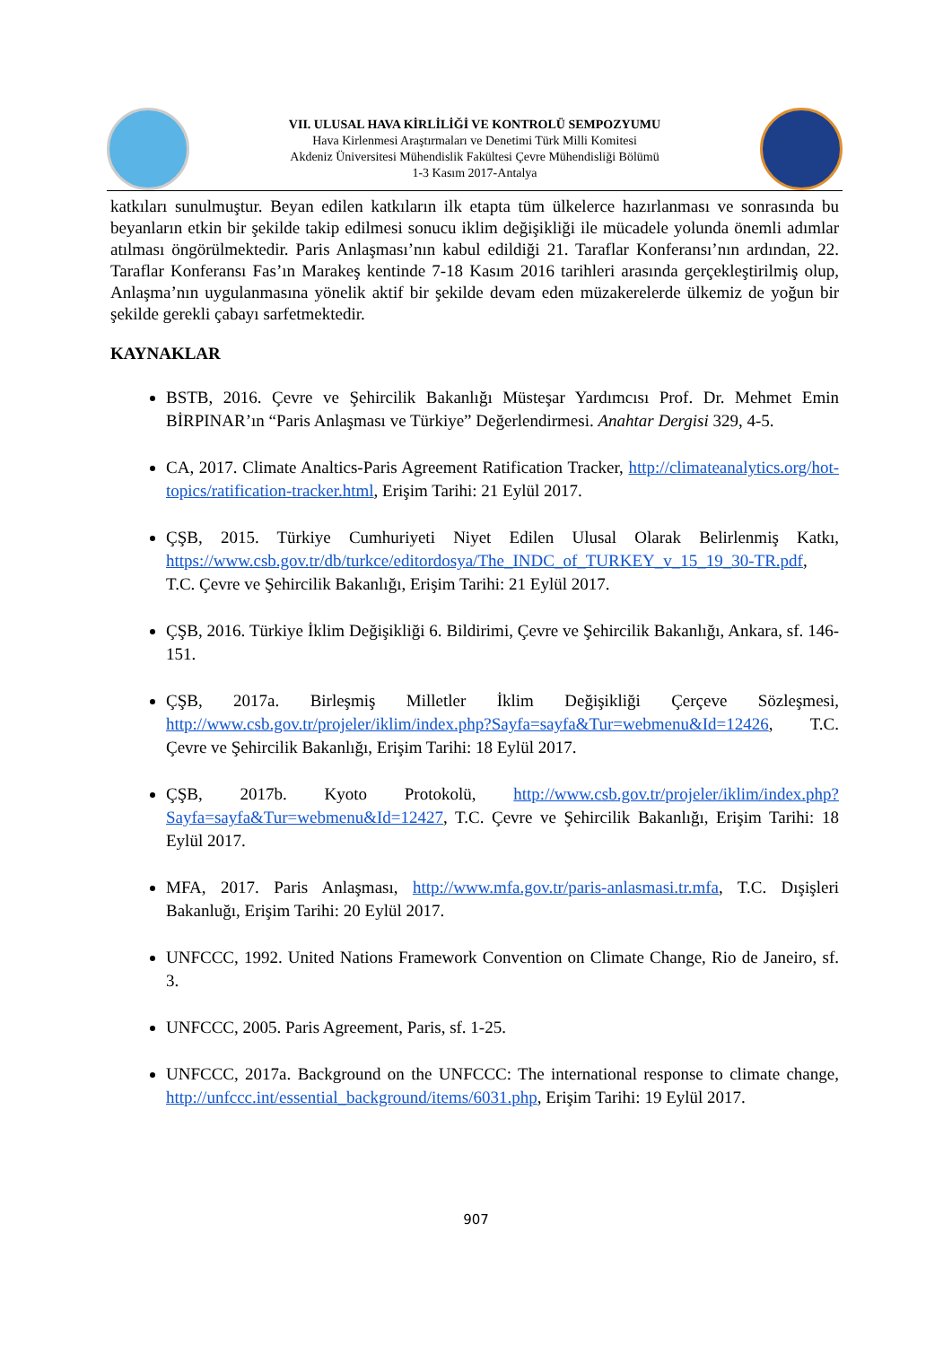VII. ULUSAL HAVA KİRLİLİĞİ VE KONTROLÜ SEMPOZYUMU
Hava Kirlenmesi Araştırmaları ve Denetimi Türk Milli Komitesi
Akdeniz Üniversitesi Mühendislik Fakültesi Çevre Mühendisliği Bölümü
1-3 Kasım 2017-Antalya
katkıları sunulmuştur. Beyan edilen katkıların ilk etapta tüm ülkelerce hazırlanması ve sonrasında bu beyanların etkin bir şekilde takip edilmesi sonucu iklim değişikliği ile mücadele yolunda önemli adımlar atılması öngörülmektedir. Paris Anlaşması’nın kabul edildiği 21. Taraflar Konferansı’nın ardından, 22. Taraflar Konferansı Fas’ın Marakeş kentinde 7-18 Kasım 2016 tarihleri arasında gerçekleştirilmiş olup, Anlaşma’nın uygulanmasına yönelik aktif bir şekilde devam eden müzakerelerde ülkemiz de yoğun bir şekilde gerekli çabayı sarfetmektedir.
KAYNAKLAR
BSTB, 2016. Çevre ve Şehircilik Bakanlığı Müsteşar Yardımcısı Prof. Dr. Mehmet Emin BİRPINAR’ın “Paris Anlaşması ve Türkiye” Değerlendirmesi. Anahtar Dergisi 329, 4-5.
CA, 2017. Climate Analtics-Paris Agreement Ratification Tracker, http://climateanalytics.org/hot-topics/ratification-tracker.html, Erişim Tarihi: 21 Eylül 2017.
ÇŞB, 2015. Türkiye Cumhuriyeti Niyet Edilen Ulusal Olarak Belirlenmiş Katkı, https://www.csb.gov.tr/db/turkce/editordosya/The_INDC_of_TURKEY_v_15_19_30-TR.pdf, T.C. Çevre ve Şehircilik Bakanlığı, Erişim Tarihi: 21 Eylül 2017.
ÇŞB, 2016. Türkiye İklim Değişikliği 6. Bildirimi, Çevre ve Şehircilik Bakanlığı, Ankara, sf. 146-151.
ÇŞB, 2017a. Birleşmiş Milletler İklim Değişikliği Çerçeve Sözleşmesi, http://www.csb.gov.tr/projeler/iklim/index.php?Sayfa=sayfa&Tur=webmenu&Id=12426, T.C. Çevre ve Şehircilik Bakanlığı, Erişim Tarihi: 18 Eylül 2017.
ÇŞB, 2017b. Kyoto Protokolü, http://www.csb.gov.tr/projeler/iklim/index.php?Sayfa=sayfa&Tur=webmenu&Id=12427, T.C. Çevre ve Şehircilik Bakanlığı, Erişim Tarihi: 18 Eylül 2017.
MFA, 2017. Paris Anlaşması, http://www.mfa.gov.tr/paris-anlasmasi.tr.mfa, T.C. Dışişleri Bakanluğı, Erişim Tarihi: 20 Eylül 2017.
UNFCCC, 1992. United Nations Framework Convention on Climate Change, Rio de Janeiro, sf. 3.
UNFCCC, 2005. Paris Agreement, Paris, sf. 1-25.
UNFCCC, 2017a. Background on the UNFCCC: The international response to climate change, http://unfccc.int/essential_background/items/6031.php, Erişim Tarihi: 19 Eylül 2017.
907